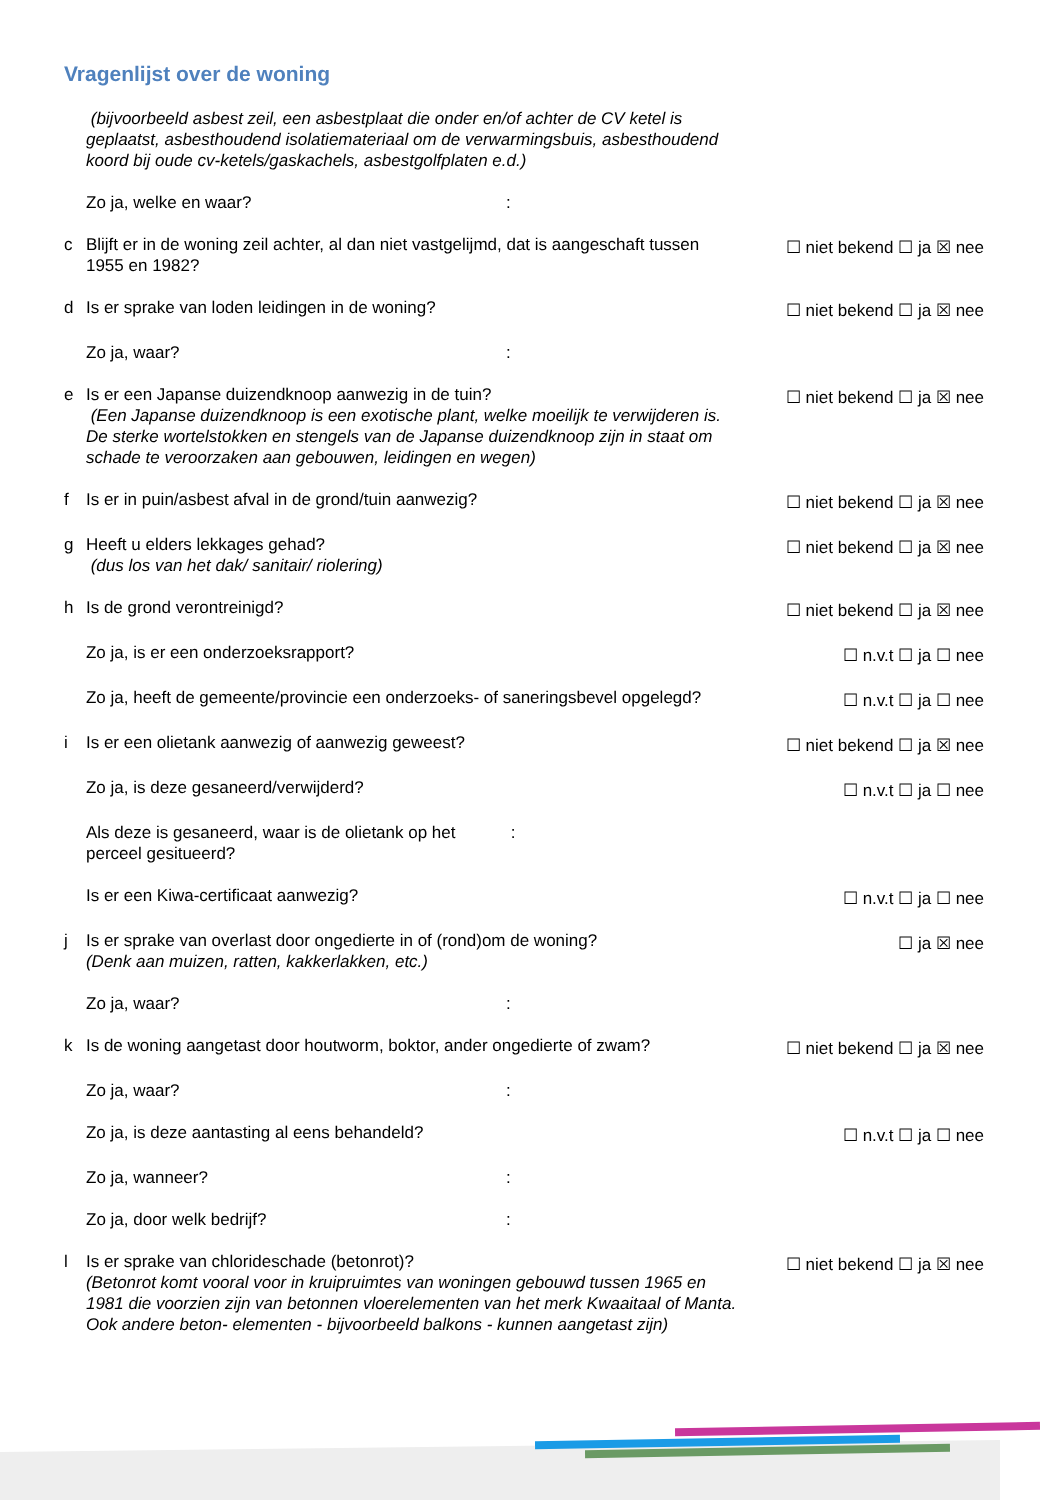Vragenlijst over de woning
(bijvoorbeeld asbest zeil, een asbestplaat die onder en/of achter de CV ketel is geplaatst, asbesthoudend isolatiemateriaal om de verwarmingsbuis, asbesthoudend koord bij oude cv-ketels/gaskachels, asbestgolfplaten e.d.)
Zo ja, welke en waar?:
c Blijft er in de woning zeil achter, al dan niet vastgelijmd, dat is aangeschaft tussen 1955 en 1982? ☐ niet bekend ☐ ja ☒ nee
d Is er sprake van loden leidingen in de woning? ☐ niet bekend ☐ ja ☒ nee
Zo ja, waar?:
e Is er een Japanse duizendknoop aanwezig in de tuin?
(Een Japanse duizendknoop is een exotische plant, welke moeilijk te verwijderen is. De sterke wortelstokken en stengels van de Japanse duizendknoop zijn in staat om schade te veroorzaken aan gebouwen, leidingen en wegen) ☐ niet bekend ☐ ja ☒ nee
f Is er in puin/asbest afval in de grond/tuin aanwezig? ☐ niet bekend ☐ ja ☒ nee
g Heeft u elders lekkages gehad?
(dus los van het dak/ sanitair/ riolering) ☐ niet bekend ☐ ja ☒ nee
h Is de grond verontreinigd? ☐ niet bekend ☐ ja ☒ nee
Zo ja, is er een onderzoeksrapport? ☐ n.v.t ☐ ja ☐ nee
Zo ja, heeft de gemeente/provincie een onderzoeks- of saneringsbevel opgelegd? ☐ n.v.t ☐ ja ☐ nee
i Is er een olietank aanwezig of aanwezig geweest? ☐ niet bekend ☐ ja ☒ nee
Zo ja, is deze gesaneerd/verwijderd? ☐ n.v.t ☐ ja ☐ nee
Als deze is gesaneerd, waar is de olietank op het perceel gesitueerd? :
Is er een Kiwa-certificaat aanwezig? ☐ n.v.t ☐ ja ☐ nee
j Is er sprake van overlast door ongedierte in of (rond)om de woning?
(Denk aan muizen, ratten, kakkerlakken, etc.) ☐ ja ☒ nee
Zo ja, waar?:
k Is de woning aangetast door houtworm, boktor, ander ongedierte of zwam? ☐ niet bekend ☐ ja ☒ nee
Zo ja, waar?:
Zo ja, is deze aantasting al eens behandeld? ☐ n.v.t ☐ ja ☐ nee
Zo ja, wanneer?:
Zo ja, door welk bedrijf?:
l Is er sprake van chlorideschade (betonrot)?
(Betonrot komt vooral voor in kruipruimtes van woningen gebouwd tussen 1965 en 1981 die voorzien zijn van betonnen vloerelementen van het merk Kwaaitaal of Manta. Ook andere beton- elementen - bijvoorbeeld balkons - kunnen aangetast zijn) ☐ niet bekend ☐ ja ☒ nee